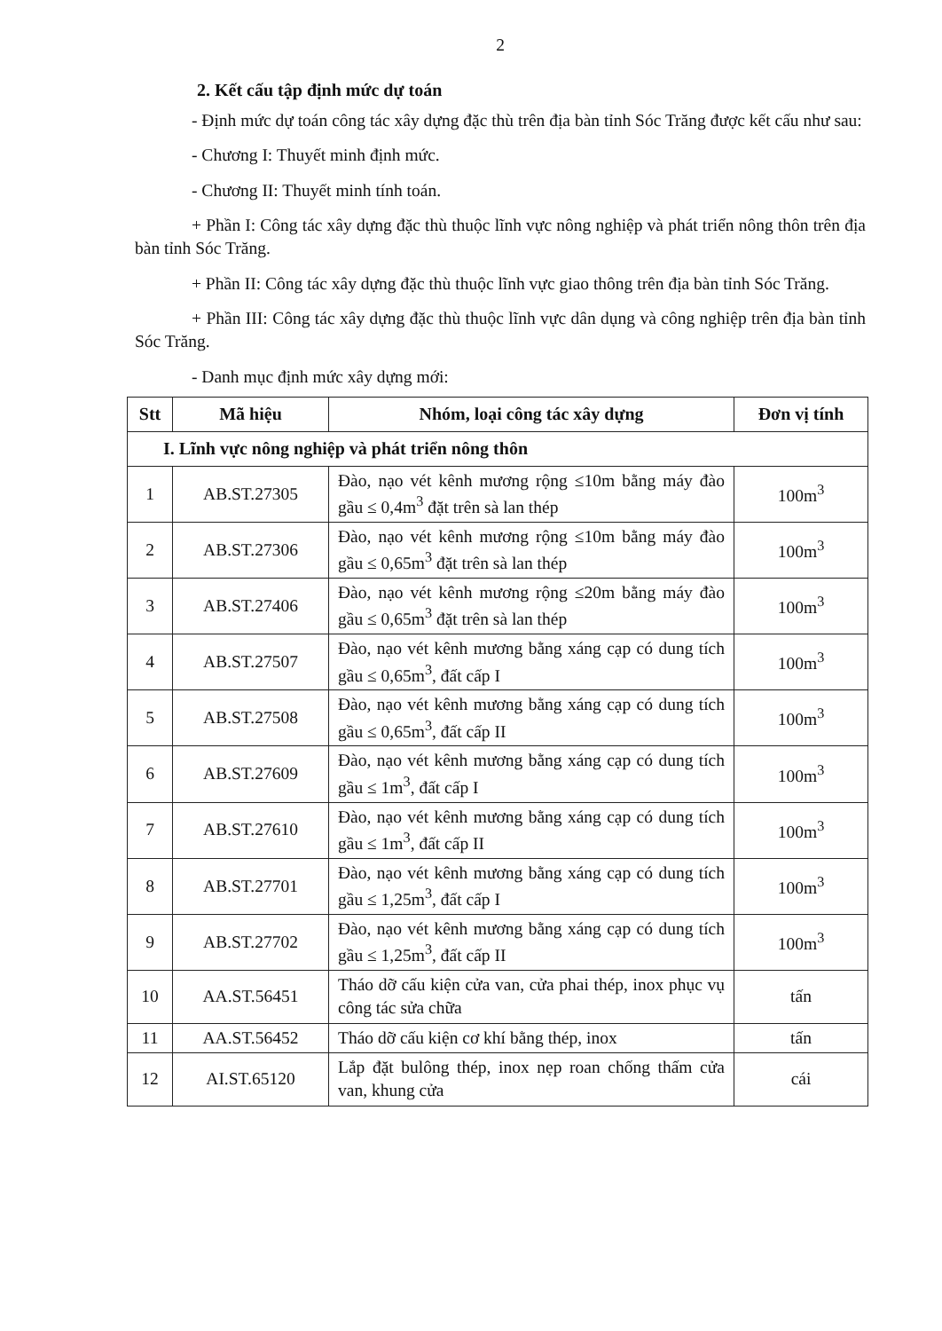2
2. Kết cấu tập định mức dự toán
- Định mức dự toán công tác xây dựng đặc thù trên địa bàn tỉnh Sóc Trăng được kết cấu như sau:
- Chương I: Thuyết minh định mức.
- Chương II: Thuyết minh tính toán.
+ Phần I: Công tác xây dựng đặc thù thuộc lĩnh vực nông nghiệp và phát triển nông thôn trên địa bàn tỉnh Sóc Trăng.
+ Phần II: Công tác xây dựng đặc thù thuộc lĩnh vực giao thông trên địa bàn tỉnh Sóc Trăng.
+ Phần III: Công tác xây dựng đặc thù thuộc lĩnh vực dân dụng và công nghiệp trên địa bàn tỉnh Sóc Trăng.
- Danh mục định mức xây dựng mới:
| Stt | Mã hiệu | Nhóm, loại công tác xây dựng | Đơn vị tính |
| --- | --- | --- | --- |
| I. Lĩnh vực nông nghiệp và phát triển nông thôn | | | |
| 1 | AB.ST.27305 | Đào, nạo vét kênh mương rộng ≤10m bằng máy đào gầu ≤ 0,4m<sup>3</sup> đặt trên sà lan thép | 100m<sup>3</sup> |
| 2 | AB.ST.27306 | Đào, nạo vét kênh mương rộng ≤10m bằng máy đào gầu ≤ 0,65m<sup>3</sup> đặt trên sà lan thép | 100m<sup>3</sup> |
| 3 | AB.ST.27406 | Đào, nạo vét kênh mương rộng ≤20m bằng máy đào gầu ≤ 0,65m<sup>3</sup> đặt trên sà lan thép | 100m<sup>3</sup> |
| 4 | AB.ST.27507 | Đào, nạo vét kênh mương bằng xáng cạp có dung tích gầu ≤ 0,65m<sup>3</sup>, đất cấp I | 100m<sup>3</sup> |
| 5 | AB.ST.27508 | Đào, nạo vét kênh mương bằng xáng cạp có dung tích gầu ≤ 0,65m<sup>3</sup>, đất cấp II | 100m<sup>3</sup> |
| 6 | AB.ST.27609 | Đào, nạo vét kênh mương bằng xáng cạp có dung tích gầu ≤ 1m<sup>3</sup>, đất cấp I | 100m<sup>3</sup> |
| 7 | AB.ST.27610 | Đào, nạo vét kênh mương bằng xáng cạp có dung tích gầu ≤ 1m<sup>3</sup>, đất cấp II | 100m<sup>3</sup> |
| 8 | AB.ST.27701 | Đào, nạo vét kênh mương bằng xáng cạp có dung tích gầu ≤ 1,25m<sup>3</sup>, đất cấp I | 100m<sup>3</sup> |
| 9 | AB.ST.27702 | Đào, nạo vét kênh mương bằng xáng cạp có dung tích gầu ≤ 1,25m<sup>3</sup>, đất cấp II | 100m<sup>3</sup> |
| 10 | AA.ST.56451 | Tháo dỡ cấu kiện cửa van, cửa phai thép, inox phục vụ công tác sửa chữa | tấn |
| 11 | AA.ST.56452 | Tháo dỡ cấu kiện cơ khí bằng thép, inox | tấn |
| 12 | AI.ST.65120 | Lắp đặt bulông thép, inox nẹp roan chống thấm cửa van, khung cửa | cái |